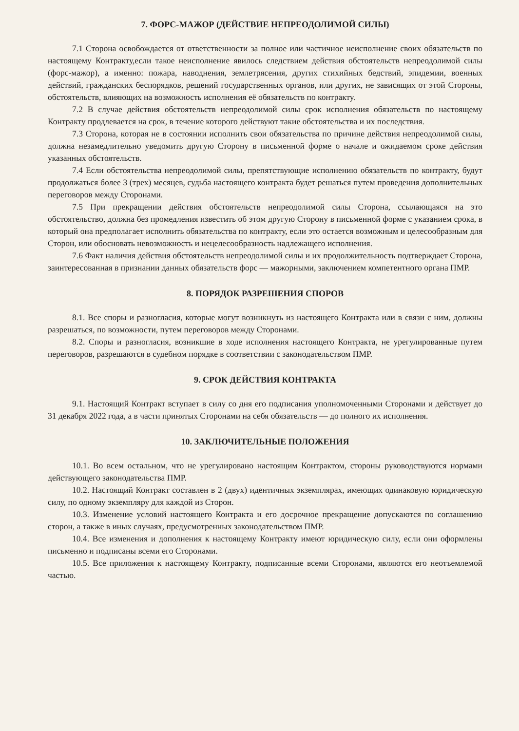7. ФОРС-МАЖОР (ДЕЙСТВИЕ НЕПРЕОДОЛИМОЙ СИЛЫ)
7.1 Сторона освобождается от ответственности за полное или частичное неисполнение своих обязательств по настоящему Контракту,если такое неисполнение явилось следствием действия обстоятельств непреодолимой силы (форс-мажор), а именно: пожара, наводнения, землетрясения, других стихийных бедствий, эпидемии, военных действий, гражданских беспорядков, решений государственных органов, или других, не зависящих от этой Стороны, обстоятельств, влияющих на возможность исполнения её обязательств по контракту.
7.2 В случае действия обстоятельств непреодолимой силы срок исполнения обязательств по настоящему Контракту продлевается на срок, в течение которого действуют такие обстоятельства и их последствия.
7.3 Сторона, которая не в состоянии исполнить свои обязательства по причине действия непреодолимой силы, должна незамедлительно уведомить другую Сторону в письменной форме о начале и ожидаемом сроке действия указанных обстоятельств.
7.4 Если обстоятельства непреодолимой силы, препятствующие исполнению обязательств по контракту, будут продолжаться более 3 (трех) месяцев, судьба настоящего контракта будет решаться путем проведения дополнительных переговоров между Сторонами.
7.5 При прекращении действия обстоятельств непреодолимой силы Сторона, ссылающаяся на это обстоятельство, должна без промедления известить об этом другую Сторону в письменной форме с указанием срока, в который она предполагает исполнить обязательства по контракту, если это остается возможным и целесообразным для Сторон, или обосновать невозможность и нецелесообразность надлежащего исполнения.
7.6 Факт наличия действия обстоятельств непреодолимой силы и их продолжительность подтверждает Сторона, заинтересованная в признании данных обязательств форс — мажорными, заключением компетентного органа ПМР.
8. ПОРЯДОК РАЗРЕШЕНИЯ СПОРОВ
8.1. Все споры и разногласия, которые могут возникнуть из настоящего Контракта или в связи с ним, должны разрешаться, по возможности, путем переговоров между Сторонами.
8.2. Споры и разногласия, возникшие в ходе исполнения настоящего Контракта, не урегулированные путем переговоров, разрешаются в судебном порядке в соответствии с законодательством ПМР.
9. СРОК ДЕЙСТВИЯ КОНТРАКТА
9.1. Настоящий Контракт вступает в силу со дня его подписания уполномоченными Сторонами и действует до 31 декабря 2022 года, а в части принятых Сторонами на себя обязательств — до полного их исполнения.
10. ЗАКЛЮЧИТЕЛЬНЫЕ ПОЛОЖЕНИЯ
10.1. Во всем остальном, что не урегулировано настоящим Контрактом, стороны руководствуются нормами действующего законодательства ПМР.
10.2. Настоящий Контракт составлен в 2 (двух) идентичных экземплярах, имеющих одинаковую юридическую силу, по одному экземпляру для каждой из Сторон.
10.3. Изменение условий настоящего Контракта и его досрочное прекращение допускаются по соглашению сторон, а также в иных случаях, предусмотренных законодательством ПМР.
10.4. Все изменения и дополнения к настоящему Контракту имеют юридическую силу, если они оформлены письменно и подписаны всеми его Сторонами.
10.5. Все приложения к настоящему Контракту, подписанные всеми Сторонами, являются его неотъемлемой частью.